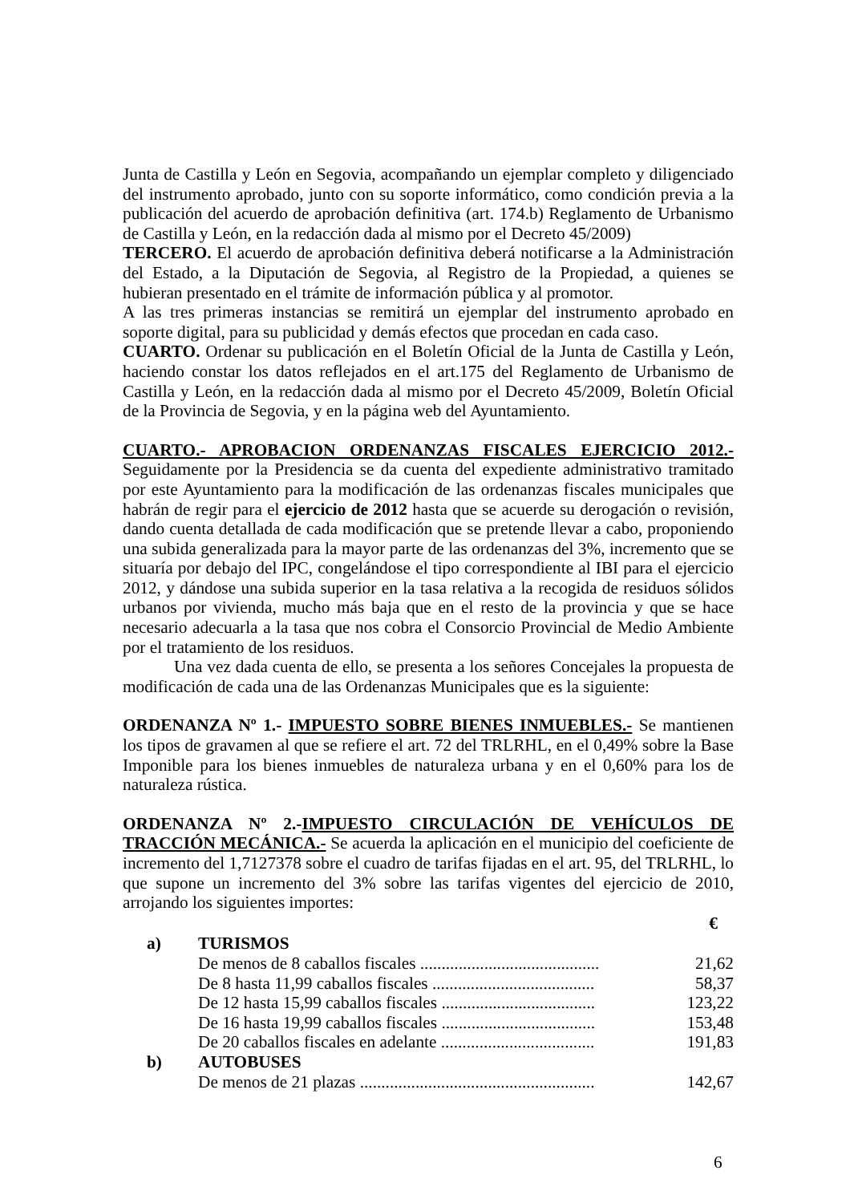Junta de Castilla y León en Segovia, acompañando un ejemplar completo y diligenciado del instrumento aprobado, junto con su soporte informático, como condición previa a la publicación del acuerdo de aprobación definitiva (art. 174.b) Reglamento de Urbanismo de Castilla y León, en la redacción dada al mismo por el Decreto 45/2009)
TERCERO. El acuerdo de aprobación definitiva deberá notificarse a la Administración del Estado, a la Diputación de Segovia, al Registro de la Propiedad, a quienes se hubieran presentado en el trámite de información pública y al promotor.
A las tres primeras instancias se remitirá un ejemplar del instrumento aprobado en soporte digital, para su publicidad y demás efectos que procedan en cada caso.
CUARTO. Ordenar su publicación en el Boletín Oficial de la Junta de Castilla y León, haciendo constar los datos reflejados en el art.175 del Reglamento de Urbanismo de Castilla y León, en la redacción dada al mismo por el Decreto 45/2009, Boletín Oficial de la Provincia de Segovia, y en la página web del Ayuntamiento.
CUARTO.- APROBACION ORDENANZAS FISCALES EJERCICIO 2012.- Seguidamente por la Presidencia se da cuenta del expediente administrativo tramitado por este Ayuntamiento para la modificación de las ordenanzas fiscales municipales que habrán de regir para el ejercicio de 2012 hasta que se acuerde su derogación o revisión, dando cuenta detallada de cada modificación que se pretende llevar a cabo, proponiendo una subida generalizada para la mayor parte de las ordenanzas del 3%, incremento que se situaría por debajo del IPC, congelándose el tipo correspondiente al IBI para el ejercicio 2012, y dándose una subida superior en la tasa relativa a la recogida de residuos sólidos urbanos por vivienda, mucho más baja que en el resto de la provincia y que se hace necesario adecuarla a la tasa que nos cobra el Consorcio Provincial de Medio Ambiente por el tratamiento de los residuos.
Una vez dada cuenta de ello, se presenta a los señores Concejales la propuesta de modificación de cada una de las Ordenanzas Municipales que es la siguiente:
ORDENANZA Nº 1.- IMPUESTO SOBRE BIENES INMUEBLES.- Se mantienen los tipos de gravamen al que se refiere el art. 72 del TRLRHL, en el 0,49% sobre la Base Imponible para los bienes inmuebles de naturaleza urbana y en el 0,60% para los de naturaleza rústica.
ORDENANZA Nº 2.-IMPUESTO CIRCULACIÓN DE VEHÍCULOS DE TRACCIÓN MECÁNICA.- Se acuerda la aplicación en el municipio del coeficiente de incremento del 1,7127378 sobre el cuadro de tarifas fijadas en el art. 95, del TRLRHL, lo que supone un incremento del 3% sobre las tarifas vigentes del ejercicio de 2010, arrojando los siguientes importes:
| | | € |
| a) | TURISMOS | |
| | De menos de 8 caballos fiscales .......................................... | 21,62 |
| | De 8 hasta 11,99 caballos fiscales ...................................... | 58,37 |
| | De 12 hasta 15,99 caballos fiscales .................................... | 123,22 |
| | De 16 hasta 19,99 caballos fiscales .................................... | 153,48 |
| | De 20 caballos fiscales en adelante .................................... | 191,83 |
| b) | AUTOBUSES | |
| | De menos de 21 plazas ....................................................... | 142,67 |
6